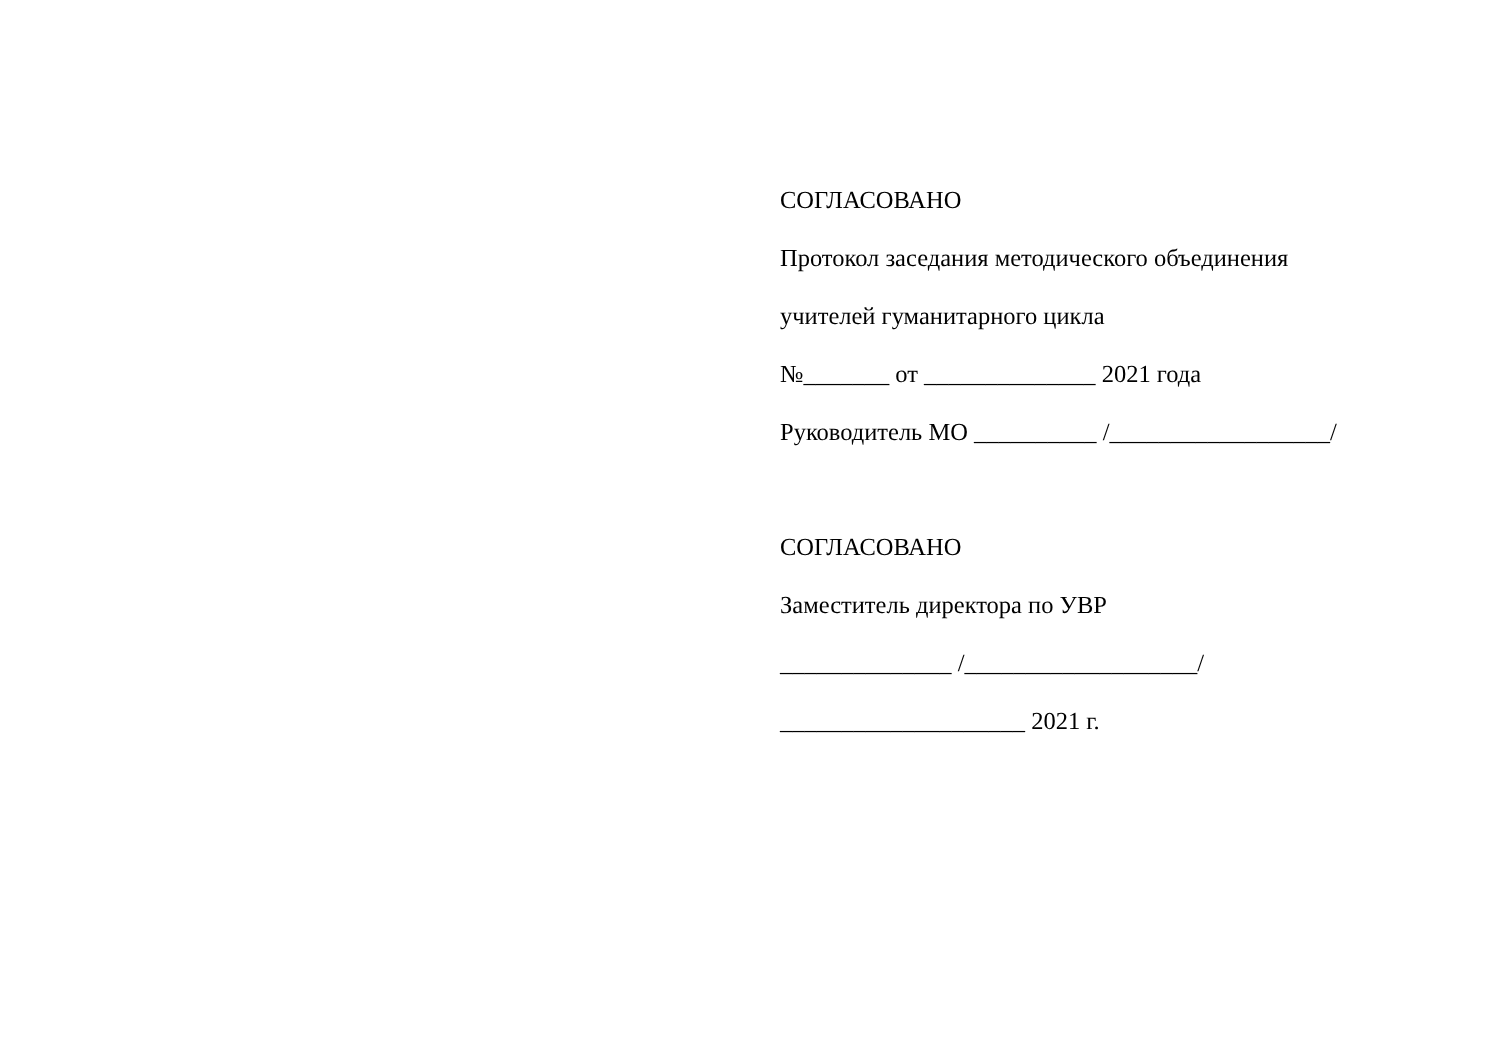СОГЛАСОВАНО
Протокол заседания методического объединения
учителей гуманитарного цикла
№_______ от ______________ 2021 года
Руководитель МО __________ /__________________/
СОГЛАСОВАНО
Заместитель директора по УВР
______________ /___________________/
____________________ 2021 г.